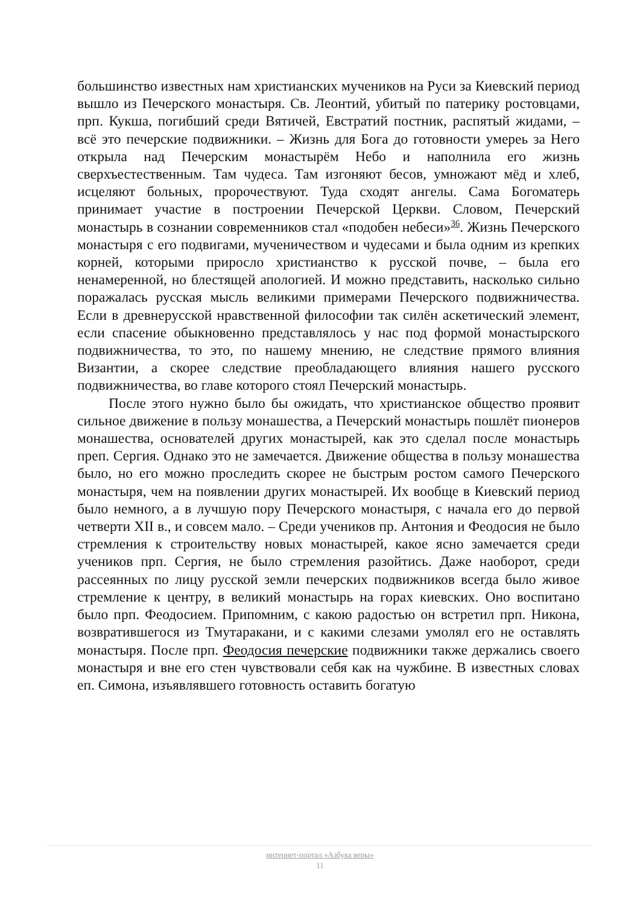большинство известных нам христианских мучеников на Руси за Киевский период вышло из Печерского монастыря. Св. Леонтий, убитый по патерику ростовцами, прп. Кукша, погибший среди Вятичей, Евстратий постник, распятый жидами, – всё это печерские подвижники. – Жизнь для Бога до готовности умереь за Него открыла над Печерским монастырём Небо и наполнила его жизнь сверхъестественным. Там чудеса. Там изгоняют бесов, умножают мёд и хлеб, исцеляют больных, пророчествуют. Туда сходят ангелы. Сама Богоматерь принимает участие в построении Печерской Церкви. Словом, Печерский монастырь в сознании современников стал «подобен небеси»<sup>36</sup>. Жизнь Печерского монастыря с его подвигами, мученичеством и чудесами и была одним из крепких корней, которыми приросло христианство к русской почве, – была его ненамеренной, но блестящей апологией. И можно представить, насколько сильно поражалась русская мысль великими примерами Печерского подвижничества. Если в древнерусской нравственной философии так силён аскетический элемент, если спасение обыкновенно представлялось у нас под формой монастырского подвижничества, то это, по нашему мнению, не следствие прямого влияния Византии, а скорее следствие преобладающего влияния нашего русского подвижничества, во главе которого стоял Печерский монастырь.
После этого нужно было бы ожидать, что христианское общество проявит сильное движение в пользу монашества, а Печерский монастырь пошлёт пионеров монашества, основателей других монастырей, как это сделал после монастырь преп. Сергия. Однако это не замечается. Движение общества в пользу монашества было, но его можно проследить скорее не быстрым ростом самого Печерского монастыря, чем на появлении других монастырей. Их вообще в Киевский период было немного, а в лучшую пору Печерского монастыря, с начала его до первой четверти XII в., и совсем мало. – Среди учеников пр. Антония и Феодосия не было стремления к строительству новых монастырей, какое ясно замечается среди учеников прп. Сергия, не было стремления разойтись. Даже наоборот, среди рассеянных по лицу русской земли печерских подвижников всегда было живое стремление к центру, в великий монастырь на горах киевских. Оно воспитано было прп. Феодосием. Припомним, с какою радостью он встретил прп. Никона, возвратившегося из Тмутаракани, и с какими слезами умолял его не оставлять монастыря. После прп. Феодосия печерские подвижники также держались своего монастыря и вне его стен чувствовали себя как на чужбине. В известных словах еп. Симона, изъявлявшего готовность оставить богатую
интернет-портал «Азбука веры»
11